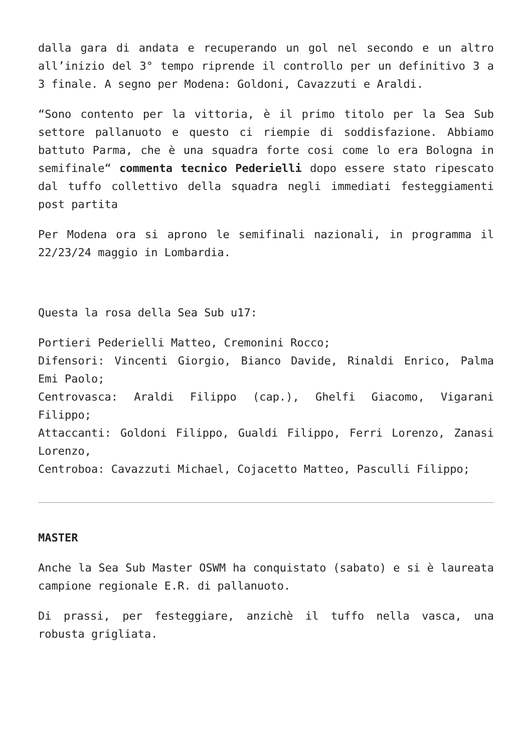dalla gara di andata e recuperando un gol nel secondo e un altro all’inizio del 3° tempo riprende il controllo per un definitivo 3 a 3 finale. A segno per Modena: Goldoni, Cavazzuti e Araldi.
“Sono contento per la vittoria, è il primo titolo per la Sea Sub settore pallanuoto e questo ci riempie di soddisfazione. Abbiamo battuto Parma, che è una squadra forte cosi come lo era Bologna in semifinale“ commenta tecnico Pederielli dopo essere stato ripescato dal tuffo collettivo della squadra negli immediati festeggiamenti post partita
Per Modena ora si aprono le semifinali nazionali, in programma il 22/23/24 maggio in Lombardia.
Questa la rosa della Sea Sub u17:
Portieri Pederielli Matteo, Cremonini Rocco;
Difensori: Vincenti Giorgio, Bianco Davide, Rinaldi Enrico, Palma Emi Paolo;
Centrovasca: Araldi Filippo (cap.), Ghelfi Giacomo, Vigarani Filippo;
Attaccanti: Goldoni Filippo, Gualdi Filippo, Ferri Lorenzo, Zanasi Lorenzo,
Centroboa: Cavazzuti Michael, Cojacetto Matteo, Pasculli Filippo;
MASTER
Anche la Sea Sub Master OSWM ha conquistato (sabato) e si è laureata campione regionale E.R. di pallanuoto.
Di prassi, per festeggiare, anzichè il tuffo nella vasca, una robusta grigliata.